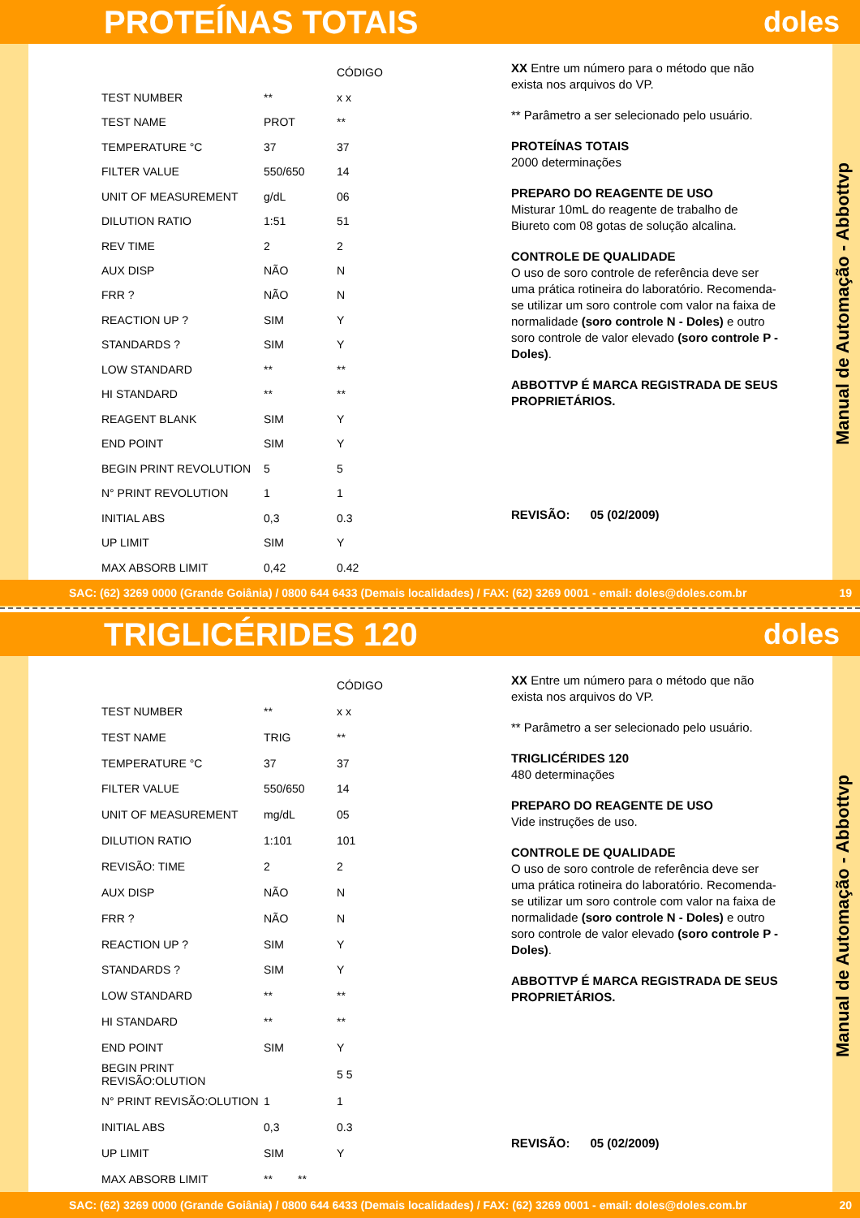PROTEÍNAS TOTAIS doles
| | | CÓDIGO |
| --- | --- | --- |
| TEST NUMBER | ** | x x |
| TEST NAME | PROT | ** |
| TEMPERATURE °C | 37 | 37 |
| FILTER VALUE | 550/650 | 14 |
| UNIT OF MEASUREMENT | g/dL | 06 |
| DILUTION RATIO | 1:51 | 51 |
| REV TIME | 2 | 2 |
| AUX DISP | NÃO | N |
| FRR ? | NÃO | N |
| REACTION UP ? | SIM | Y |
| STANDARDS ? | SIM | Y |
| LOW STANDARD | ** | ** |
| HI STANDARD | ** | ** |
| REAGENT BLANK | SIM | Y |
| END POINT | SIM | Y |
| BEGIN PRINT REVOLUTION | 5 | 5 |
| N° PRINT REVOLUTION | 1 | 1 |
| INITIAL ABS | 0,3 | 0.3 |
| UP LIMIT | SIM | Y |
| MAX ABSORB LIMIT | 0,42 | 0.42 |
XX Entre um número para o método que não exista nos arquivos do VP.
** Parâmetro a ser selecionado pelo usuário.
PROTEÍNAS TOTAIS
2000 determinações
PREPARO DO REAGENTE DE USO
Misturar 10mL do reagente de trabalho de Biureto com 08 gotas de solução alcalina.
CONTROLE DE QUALIDADE
O uso de soro controle de referência deve ser uma prática rotineira do laboratório. Recomenda-se utilizar um soro controle com valor na faixa de normalidade (soro controle N - Doles) e outro soro controle de valor elevado (soro controle P - Doles).
ABBOTTVP É MARCA REGISTRADA DE SEUS PROPRIETÁRIOS.
REVISÃO: 05 (02/2009)
Manual de Automação - Abbottvp
SAC: (62) 3269 0000 (Grande Goiânia) / 0800 644 6433 (Demais localidades) / FAX: (62) 3269 0001 - email: doles@doles.com.br 19
TRIGLICÉRIDES 120 doles
| | | CÓDIGO |
| --- | --- | --- |
| TEST NUMBER | ** | x x |
| TEST NAME | TRIG | ** |
| TEMPERATURE °C | 37 | 37 |
| FILTER VALUE | 550/650 | 14 |
| UNIT OF MEASUREMENT | mg/dL | 05 |
| DILUTION RATIO | 1:101 | 101 |
| REVISÃO: TIME | 2 | 2 |
| AUX DISP | NÃO | N |
| FRR ? | NÃO | N |
| REACTION UP ? | SIM | Y |
| STANDARDS ? | SIM | Y |
| LOW STANDARD | ** | ** |
| HI STANDARD | ** | ** |
| END POINT | SIM | Y |
| BEGIN PRINT REVISÃO:OLUTION | | 5 5 |
| N° PRINT REVISÃO:OLUTION | 1 | 1 |
| INITIAL ABS | 0,3 | 0.3 |
| UP LIMIT | SIM | Y |
| MAX ABSORB LIMIT | ** ** | |
XX Entre um número para o método que não exista nos arquivos do VP.
** Parâmetro a ser selecionado pelo usuário.
TRIGLICÉRIDES 120
480 determinações
PREPARO DO REAGENTE DE USO
Vide instruções de uso.
CONTROLE DE QUALIDADE
O uso de soro controle de referência deve ser uma prática rotineira do laboratório. Recomenda-se utilizar um soro controle com valor na faixa de normalidade (soro controle N - Doles) e outro soro controle de valor elevado (soro controle P - Doles).
ABBOTTVP É MARCA REGISTRADA DE SEUS PROPRIETÁRIOS.
REVISÃO: 05 (02/2009)
Manual de Automação - Abbottvp
SAC: (62) 3269 0000 (Grande Goiânia) / 0800 644 6433 (Demais localidades) / FAX: (62) 3269 0001 - email: doles@doles.com.br 20